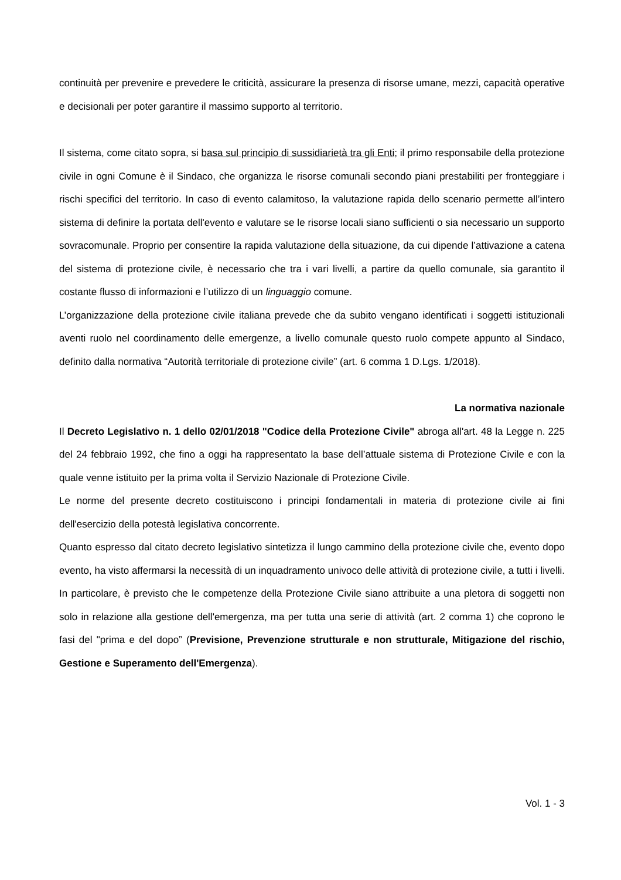continuità per prevenire e prevedere le criticità, assicurare la presenza di risorse umane, mezzi, capacità operative e decisionali per poter garantire il massimo supporto al territorio.
Il sistema, come citato sopra, si basa sul principio di sussidiarietà tra gli Enti; il primo responsabile della protezione civile in ogni Comune è il Sindaco, che organizza le risorse comunali secondo piani prestabiliti per fronteggiare i rischi specifici del territorio. In caso di evento calamitoso, la valutazione rapida dello scenario permette all’intero sistema di definire la portata dell'evento e valutare se le risorse locali siano sufficienti o sia necessario un supporto sovracomunale. Proprio per consentire la rapida valutazione della situazione, da cui dipende l’attivazione a catena del sistema di protezione civile, è necessario che tra i vari livelli, a partire da quello comunale, sia garantito il costante flusso di informazioni e l’utilizzo di un linguaggio comune.
L’organizzazione della protezione civile italiana prevede che da subito vengano identificati i soggetti istituzionali aventi ruolo nel coordinamento delle emergenze, a livello comunale questo ruolo compete appunto al Sindaco, definito dalla normativa “Autorità territoriale di protezione civile” (art. 6 comma 1 D.Lgs. 1/2018).
La normativa nazionale
Il Decreto Legislativo n. 1 dello 02/01/2018 "Codice della Protezione Civile" abroga all'art. 48 la Legge n. 225 del 24 febbraio 1992, che fino a oggi ha rappresentato la base dell’attuale sistema di Protezione Civile e con la quale venne istituito per la prima volta il Servizio Nazionale di Protezione Civile.
Le norme del presente decreto costituiscono i principi fondamentali in materia di protezione civile ai fini dell'esercizio della potestà legislativa concorrente.
Quanto espresso dal citato decreto legislativo sintetizza il lungo cammino della protezione civile che, evento dopo evento, ha visto affermarsi la necessità di un inquadramento univoco delle attività di protezione civile, a tutti i livelli. In particolare, è previsto che le competenze della Protezione Civile siano attribuite a una pletora di soggetti non solo in relazione alla gestione dell'emergenza, ma per tutta una serie di attività (art. 2 comma 1) che coprono le fasi del "prima e del dopo” (Previsione, Prevenzione strutturale e non strutturale, Mitigazione del rischio, Gestione e Superamento dell'Emergenza).
Vol. 1 - 3